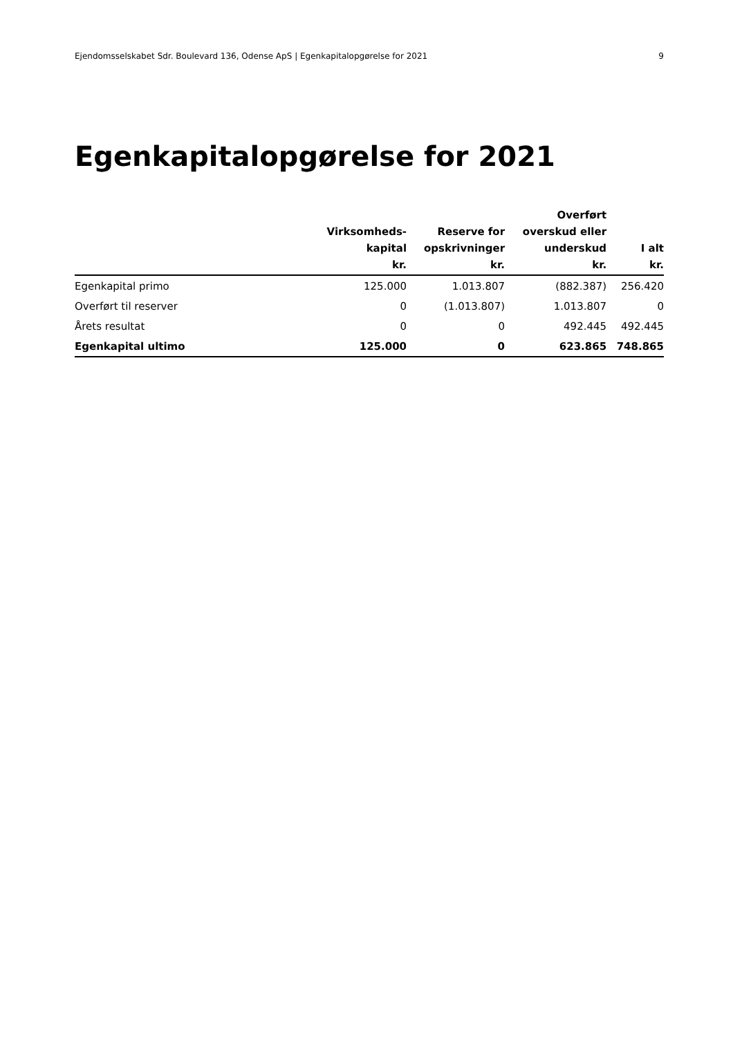Ejendomsselskabet Sdr. Boulevard 136, Odense ApS | Egenkapitalopgørelse for 2021 9
Egenkapitalopgørelse for 2021
| | Virksomheds- kapital kr. | Reserve for opskrivninger kr. | Overført overskud eller underskud kr. | I alt kr. |
| --- | --- | --- | --- | --- |
| Egenkapital primo | 125.000 | 1.013.807 | (882.387) | 256.420 |
| Overført til reserver | 0 | (1.013.807) | 1.013.807 | 0 |
| Årets resultat | 0 | 0 | 492.445 | 492.445 |
| Egenkapital ultimo | 125.000 | 0 | 623.865 | 748.865 |